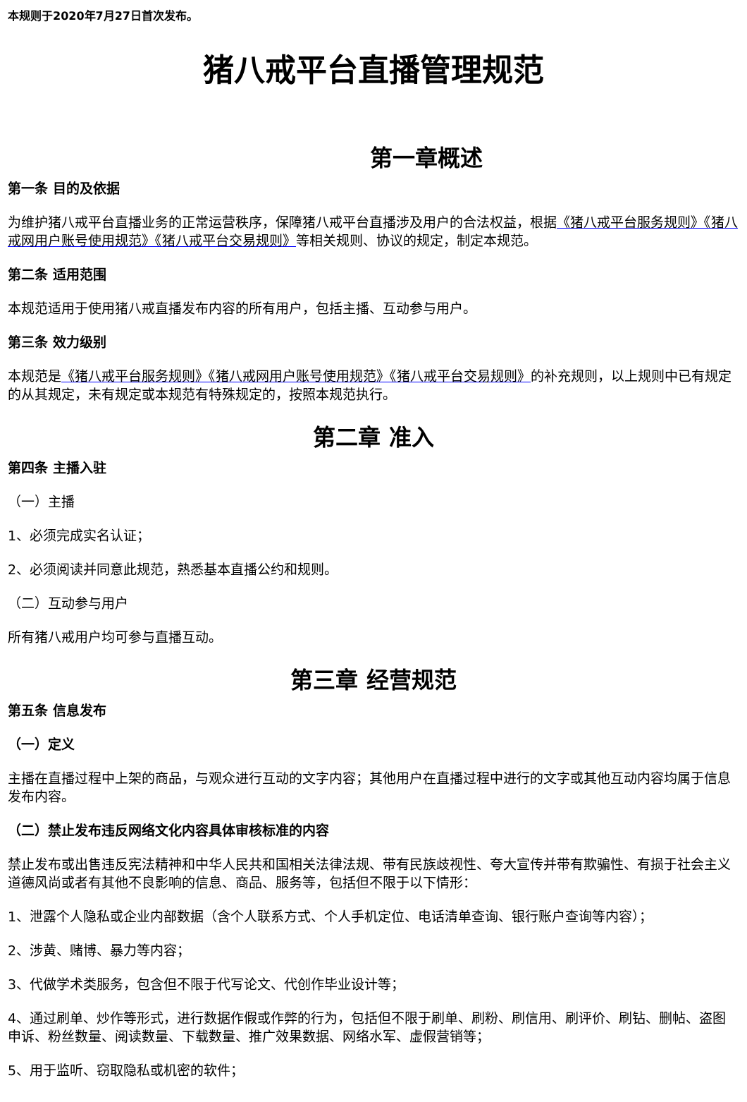本规则于2020年7月27日首次发布。
猪八戒平台直播管理规范
第一章概述
第一条 目的及依据
为维护猪八戒平台直播业务的正常运营秩序，保障猪八戒平台直播涉及用户的合法权益，根据《猪八戒平台服务规则》《猪八戒网用户账号使用规范》《猪八戒平台交易规则》等相关规则、协议的规定，制定本规范。
第二条 适用范围
本规范适用于使用猪八戒直播发布内容的所有用户，包括主播、互动参与用户。
第三条 效力级别
本规范是《猪八戒平台服务规则》《猪八戒网用户账号使用规范》《猪八戒平台交易规则》的补充规则，以上规则中已有规定的从其规定，未有规定或本规范有特殊规定的，按照本规范执行。
第二章 准入
第四条 主播入驻
（一）主播
1、必须完成实名认证；
2、必须阅读并同意此规范，熟悉基本直播公约和规则。
（二）互动参与用户
所有猪八戒用户均可参与直播互动。
第三章 经营规范
第五条 信息发布
（一）定义
主播在直播过程中上架的商品，与观众进行互动的文字内容；其他用户在直播过程中进行的文字或其他互动内容均属于信息发布内容。
（二）禁止发布违反网络文化内容具体审核标准的内容
禁止发布或出售违反宪法精神和中华人民共和国相关法律法规、带有民族歧视性、夸大宣传并带有欺骗性、有损于社会主义道德风尚或者有其他不良影响的信息、商品、服务等，包括但不限于以下情形：
1、泄露个人隐私或企业内部数据（含个人联系方式、个人手机定位、电话清单查询、银行账户查询等内容）；
2、涉黄、赌博、暴力等内容；
3、代做学术类服务，包含但不限于代写论文、代创作毕业设计等；
4、通过刷单、炒作等形式，进行数据作假或作弊的行为，包括但不限于刷单、刷粉、刷信用、刷评价、刷钻、删帖、盗图申诉、粉丝数量、阅读数量、下载数量、推广效果数据、网络水军、虚假营销等；
5、用于监听、窃取隐私或机密的软件；